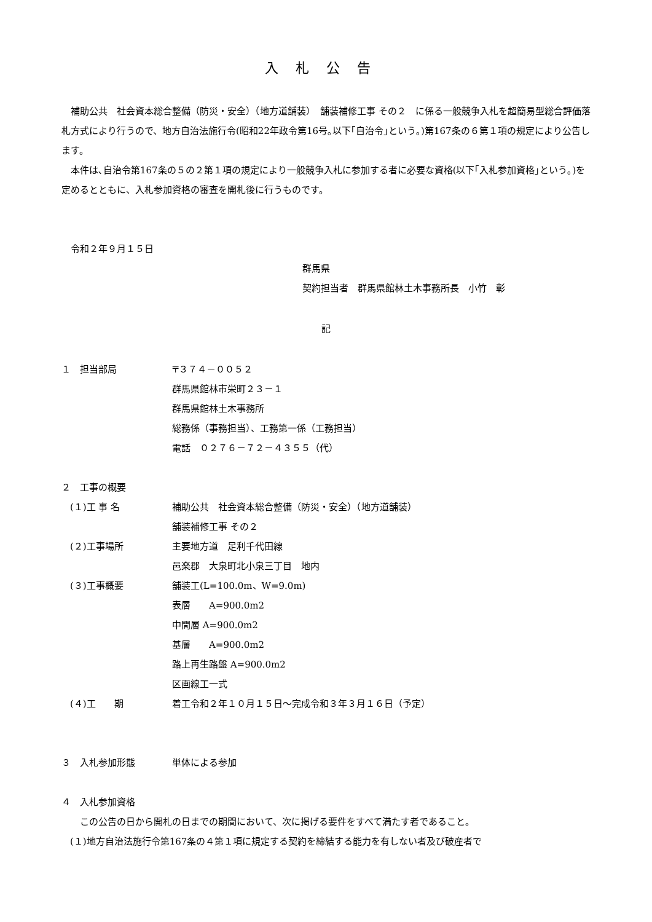入札公告
補助公共　社会資本総合整備（防災・安全）（地方道舗装）　舗装補修工事 その２　に係る一般競争入札を超簡易型総合評価落札方式により行うので、地方自治法施行令(昭和22年政令第16号｡以下｢自治令｣という｡)第167条の６第１項の規定により公告します。
本件は､自治令第167条の５の２第１項の規定により一般競争入札に参加する者に必要な資格(以下｢入札参加資格｣という｡)を定めるとともに、入札参加資格の審査を開札後に行うものです。
令和２年９月１５日
群馬県
契約担当者　群馬県館林土木事務所長　小竹　彰
記
１　担当部局 〒３７４－００５２
群馬県館林市栄町２３－１
群馬県館林土木事務所
総務係（事務担当）、工務第一係（工務担当）
電話　０２７６－７２－４３５５（代）
２　工事の概要
(１)工 事 名 補助公共　社会資本総合整備（防災・安全）（地方道舗装）
舗装補修工事 その２
(２)工事場所 主要地方道　足利千代田線
邑楽郡　大泉町北小泉三丁目　地内
(３)工事概要 舗装工(L=100.0m、W=9.0m)
表層　　A=900.0m2
中間層 A=900.0m2
基層　　A=900.0m2
路上再生路盤 A=900.0m2
区画線工一式
(４)工　　期 着工令和２年１０月１５日～完成令和３年３月１６日（予定）
３　入札参加形態 単体による参加
４　入札参加資格
この公告の日から開札の日までの期間において、次に掲げる要件をすべて満たす者であること。
(１)地方自治法施行令第167条の４第１項に規定する契約を締結する能力を有しない者及び破産者で